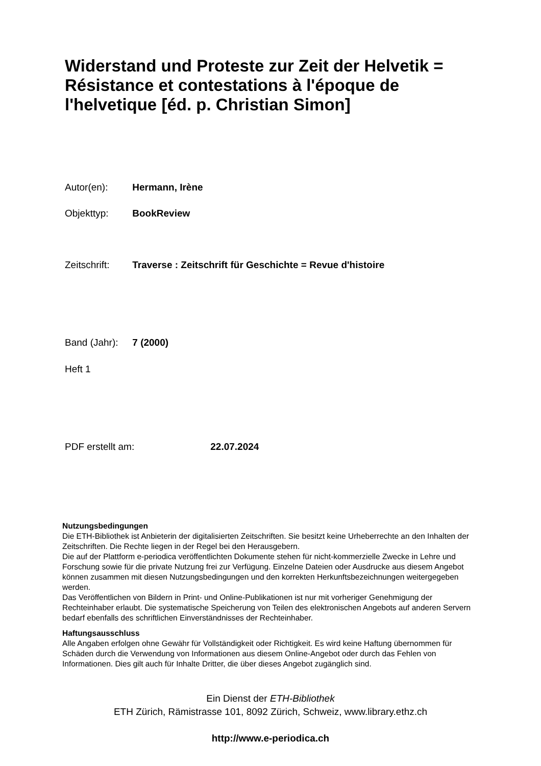Widerstand und Proteste zur Zeit der Helvetik = Résistance et contestations à l'époque de l'helvetique [éd. p. Christian Simon]
Autor(en): Hermann, Irène
Objekttyp: BookReview
Zeitschrift: Traverse : Zeitschrift für Geschichte = Revue d'histoire
Band (Jahr): 7 (2000)
Heft 1
PDF erstellt am: 22.07.2024
Nutzungsbedingungen
Die ETH-Bibliothek ist Anbieterin der digitalisierten Zeitschriften. Sie besitzt keine Urheberrechte an den Inhalten der Zeitschriften. Die Rechte liegen in der Regel bei den Herausgebern.
Die auf der Plattform e-periodica veröffentlichten Dokumente stehen für nicht-kommerzielle Zwecke in Lehre und Forschung sowie für die private Nutzung frei zur Verfügung. Einzelne Dateien oder Ausdrucke aus diesem Angebot können zusammen mit diesen Nutzungsbedingungen und den korrekten Herkunftsbezeichnungen weitergegeben werden.
Das Veröffentlichen von Bildern in Print- und Online-Publikationen ist nur mit vorheriger Genehmigung der Rechteinhaber erlaubt. Die systematische Speicherung von Teilen des elektronischen Angebots auf anderen Servern bedarf ebenfalls des schriftlichen Einverständnisses der Rechteinhaber.
Haftungsausschluss
Alle Angaben erfolgen ohne Gewähr für Vollständigkeit oder Richtigkeit. Es wird keine Haftung übernommen für Schäden durch die Verwendung von Informationen aus diesem Online-Angebot oder durch das Fehlen von Informationen. Dies gilt auch für Inhalte Dritter, die über dieses Angebot zugänglich sind.
Ein Dienst der ETH-Bibliothek
ETH Zürich, Rämistrasse 101, 8092 Zürich, Schweiz, www.library.ethz.ch
http://www.e-periodica.ch